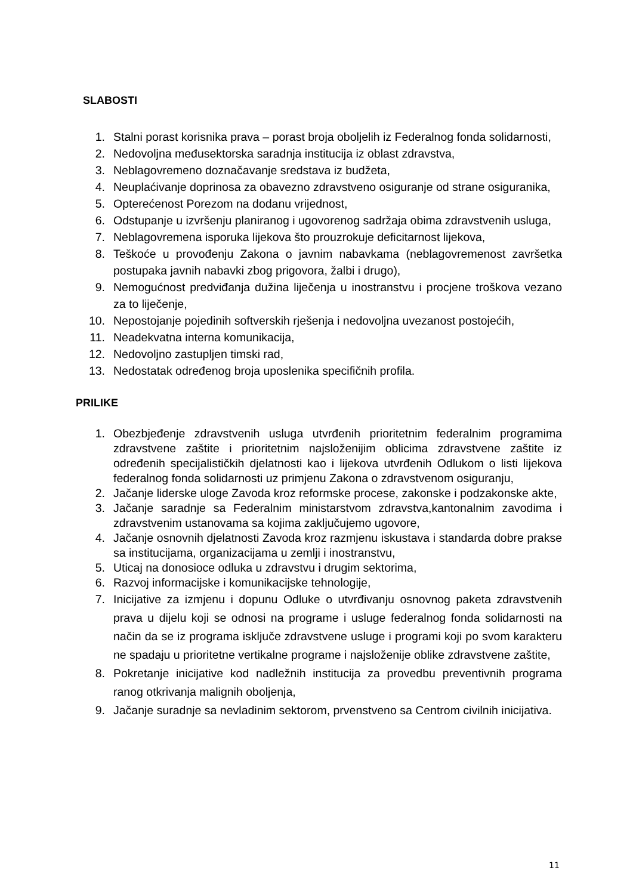SLABOSTI
1. Stalni porast korisnika prava – porast broja oboljelih iz Federalnog fonda solidarnosti,
2. Nedovoljna međusektorska saradnja institucija iz oblast zdravstva,
3. Neblagovremeno doznačavanje sredstava iz budžeta,
4. Neuplaćivanje doprinosa za obavezno zdravstveno osiguranje od strane osiguranika,
5. Opterećenost Porezom na dodanu vrijednost,
6. Odstupanje u izvršenju planiranog i ugovorenog sadržaja obima zdravstvenih usluga,
7. Neblagovremena isporuka lijekova što prouzrokuje deficitarnost lijekova,
8. Teškoće u provođenju Zakona o javnim nabavkama (neblagovremenost završetka postupaka javnih nabavki zbog prigovora, žalbi i drugo),
9. Nemogućnost predviđanja dužina liječenja u inostranstvu i procjene troškova vezano za to liječenje,
10. Nepostojanje pojedinih softverskih rješenja i nedovoljna uvezanost postojećih,
11. Neadekvatna interna komunikacija,
12. Nedovoljno zastupljen timski rad,
13. Nedostatak određenog broja uposlenika specifičnih profila.
PRILIKE
1. Obezbjeđenje zdravstvenih usluga utvrđenih prioritetnim federalnim programima zdravstvene zaštite i prioritetnim najsloženijim oblicima zdravstvene zaštite iz određenih specijalističkih djelatnosti kao i lijekova utvrđenih Odlukom o listi lijekova federalnog fonda solidarnosti uz primjenu Zakona o zdravstvenom osiguranju,
2. Jačanje liderske uloge Zavoda kroz reformske procese, zakonske i podzakonske akte,
3. Jačanje saradnje sa Federalnim ministarstvom zdravstva,kantonalnim zavodima i zdravstvenim ustanovama sa kojima zaključujemo ugovore,
4. Jačanje osnovnih djelatnosti Zavoda kroz razmjenu iskustava i standarda dobre prakse sa institucijama, organizacijama u zemlji i inostranstvu,
5. Uticaj na donosioce odluka u zdravstvu i drugim sektorima,
6. Razvoj informacijske i komunikacijske tehnologije,
7. Inicijative za izmjenu i dopunu Odluke o utvrđivanju osnovnog paketa zdravstvenih prava u dijelu koji se odnosi na programe i usluge federalnog fonda solidarnosti na način da se iz programa isključe zdravstvene usluge i programi koji po svom karakteru ne spadaju u prioritetne vertikalne programe i najsloženije oblike zdravstvene zaštite,
8. Pokretanje inicijative kod nadležnih institucija za provedbu preventivnih programa ranog otkrivanja malignih oboljenja,
9. Jačanje suradnje sa nevladinim sektorom, prvenstveno sa Centrom civilnih inicijativa.
11